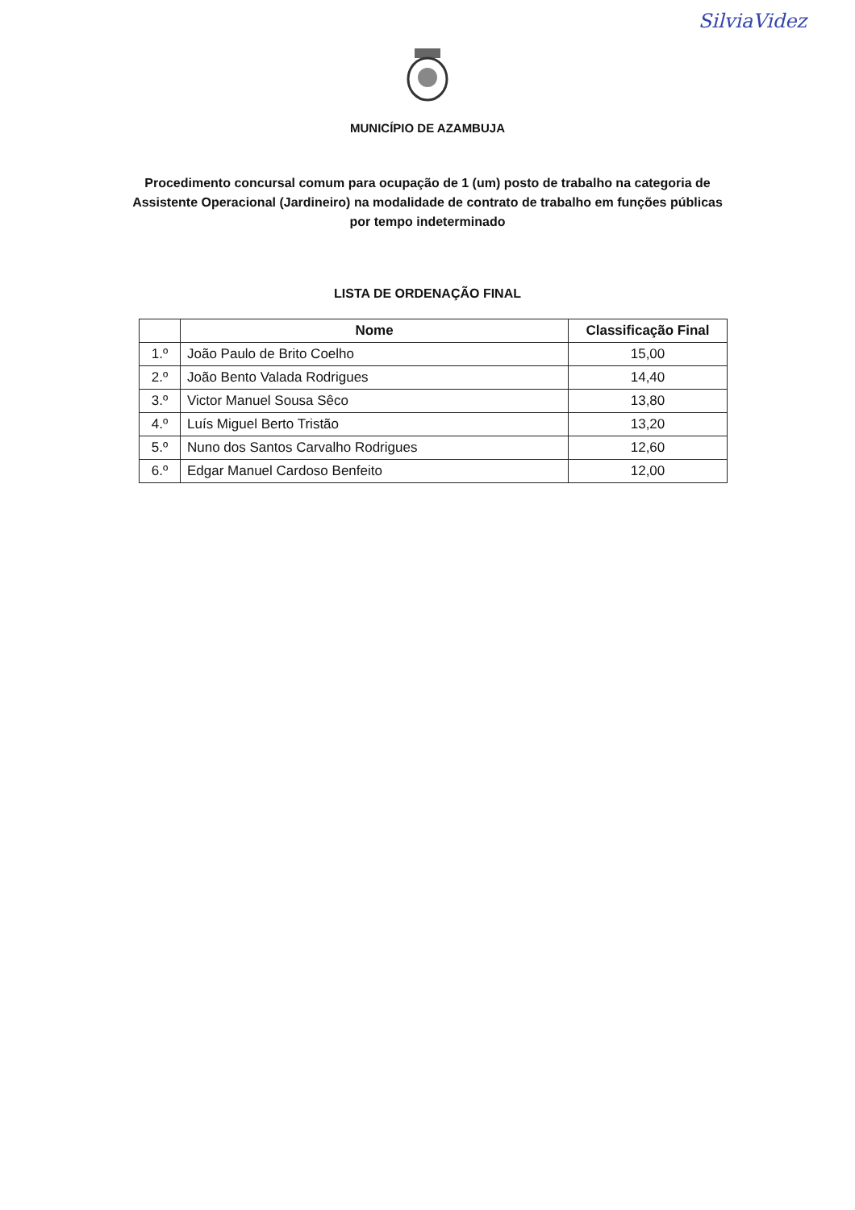SilviaVidez
MUNICÍPIO DE AZAMBUJA
Procedimento concursal comum para ocupação de 1 (um) posto de trabalho na categoria de Assistente Operacional (Jardineiro) na modalidade de contrato de trabalho em funções públicas por tempo indeterminado
LISTA DE ORDENAÇÃO FINAL
| | Nome | Classificação Final |
| --- | --- | --- |
| 1.º | João Paulo de Brito Coelho | 15,00 |
| 2.º | João Bento Valada Rodrigues | 14,40 |
| 3.º | Victor Manuel Sousa Sêco | 13,80 |
| 4.º | Luís Miguel Berto Tristão | 13,20 |
| 5.º | Nuno dos Santos Carvalho Rodrigues | 12,60 |
| 6.º | Edgar Manuel Cardoso Benfeito | 12,00 |